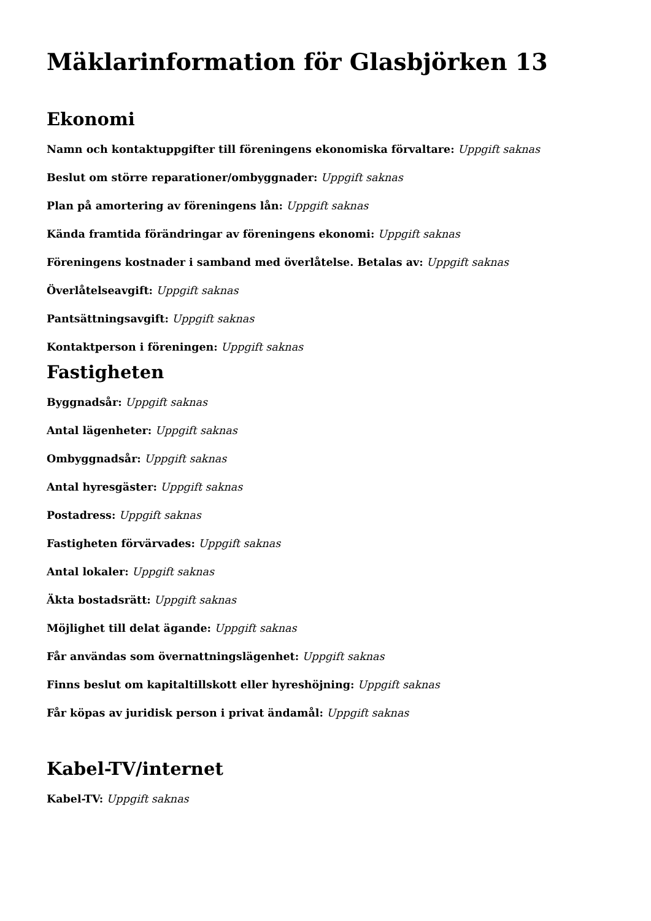Mäklarinformation för Glasbjörken 13
Ekonomi
Namn och kontaktuppgifter till föreningens ekonomiska förvaltare: Uppgift saknas
Beslut om större reparationer/ombyggnader: Uppgift saknas
Plan på amortering av föreningens lån: Uppgift saknas
Kända framtida förändringar av föreningens ekonomi: Uppgift saknas
Föreningens kostnader i samband med överlåtelse. Betalas av: Uppgift saknas
Överlåtelseavgift: Uppgift saknas
Pantsättningsavgift: Uppgift saknas
Kontaktperson i föreningen: Uppgift saknas
Fastigheten
Byggnadsår: Uppgift saknas
Antal lägenheter: Uppgift saknas
Ombyggnadsår: Uppgift saknas
Antal hyresgäster: Uppgift saknas
Postadress: Uppgift saknas
Fastigheten förvärvades: Uppgift saknas
Antal lokaler: Uppgift saknas
Äkta bostadsrätt: Uppgift saknas
Möjlighet till delat ägande: Uppgift saknas
Får användas som övernattningslägenhet: Uppgift saknas
Finns beslut om kapitaltillskott eller hyreshöjning: Uppgift saknas
Får köpas av juridisk person i privat ändamål: Uppgift saknas
Kabel-TV/internet
Kabel-TV: Uppgift saknas